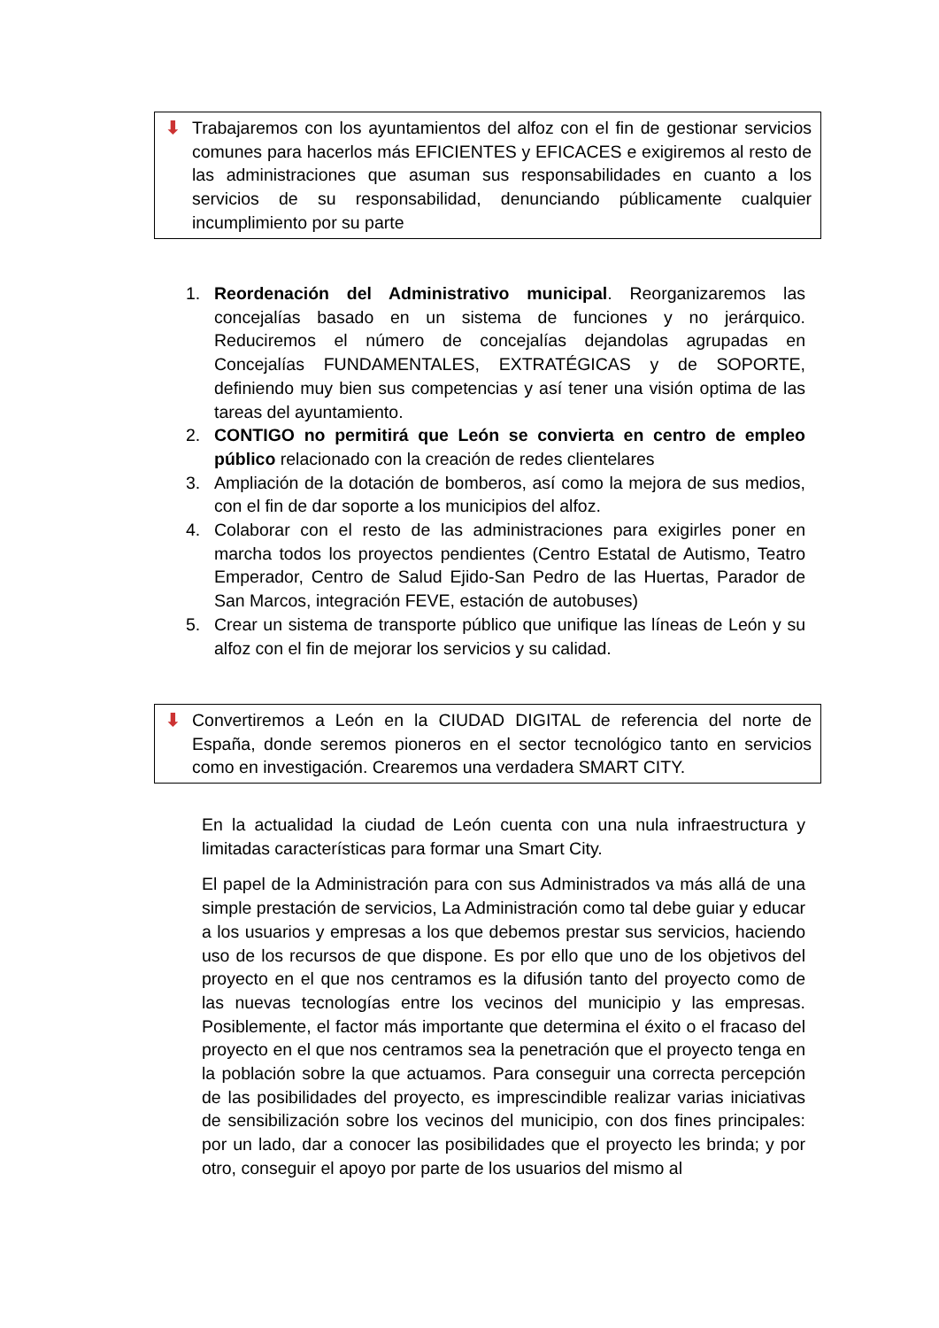⬇ Trabajaremos con los ayuntamientos del alfoz con el fin de gestionar servicios comunes para hacerlos más EFICIENTES y EFICACES e exigiremos al resto de las administraciones que asuman sus responsabilidades en cuanto a los servicios de su responsabilidad, denunciando públicamente cualquier incumplimiento por su parte
1. Reordenación del Administrativo municipal. Reorganizaremos las concejalías basado en un sistema de funciones y no jerárquico. Reduciremos el número de concejalías dejandolas agrupadas en Concejalías FUNDAMENTALES, EXTRATÉGICAS y de SOPORTE, definiendo muy bien sus competencias y así tener una visión optima de las tareas del ayuntamiento.
2. CONTIGO no permitirá que León se convierta en centro de empleo público relacionado con la creación de redes clientelares
3. Ampliación de la dotación de bomberos, así como la mejora de sus medios, con el fin de dar soporte a los municipios del alfoz.
4. Colaborar con el resto de las administraciones para exigirles poner en marcha todos los proyectos pendientes (Centro Estatal de Autismo, Teatro Emperador, Centro de Salud Ejido-San Pedro de las Huertas, Parador de San Marcos, integración FEVE, estación de autobuses)
5. Crear un sistema de transporte público que unifique las líneas de León y su alfoz con el fin de mejorar los servicios y su calidad.
⬇ Convertiremos a León en la CIUDAD DIGITAL de referencia del norte de España, donde seremos pioneros en el sector tecnológico tanto en servicios como en investigación. Crearemos una verdadera SMART CITY.
En la actualidad la ciudad de León cuenta con una nula infraestructura y limitadas características para formar una Smart City.
El papel de la Administración para con sus Administrados va más allá de una simple prestación de servicios, La Administración como tal debe guiar y educar a los usuarios y empresas a los que debemos prestar sus servicios, haciendo uso de los recursos de que dispone. Es por ello que uno de los objetivos del proyecto en el que nos centramos es la difusión tanto del proyecto como de las nuevas tecnologías entre los vecinos del municipio y las empresas. Posiblemente, el factor más importante que determina el éxito o el fracaso del proyecto en el que nos centramos sea la penetración que el proyecto tenga en la población sobre la que actuamos. Para conseguir una correcta percepción de las posibilidades del proyecto, es imprescindible realizar varias iniciativas de sensibilización sobre los vecinos del municipio, con dos fines principales: por un lado, dar a conocer las posibilidades que el proyecto les brinda; y por otro, conseguir el apoyo por parte de los usuarios del mismo al